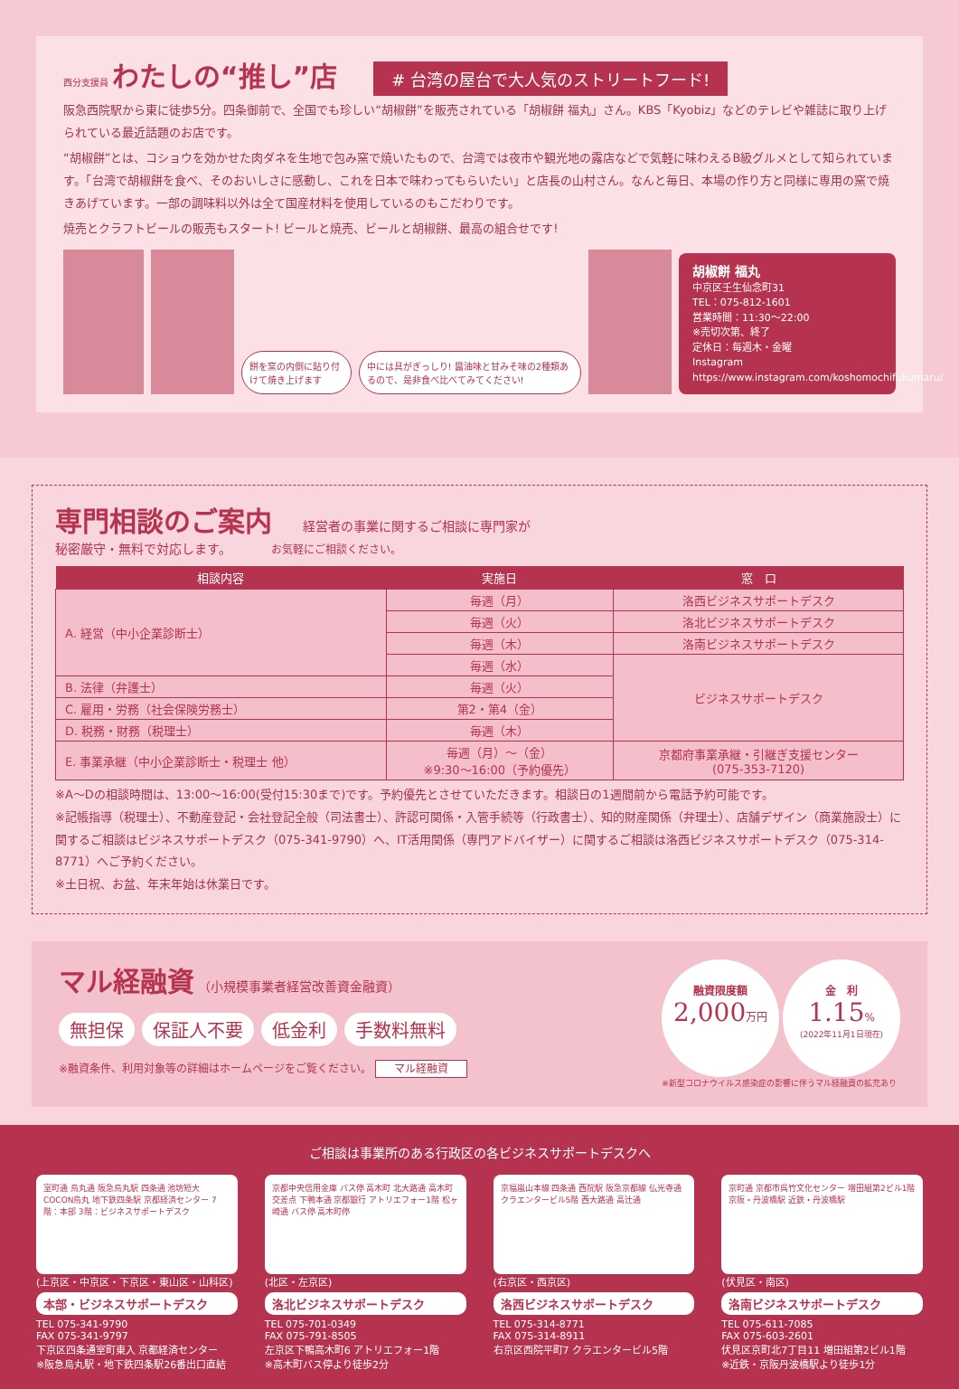西分支援員
わたしの“推し”店
# 台湾の屋台で大人気のストリートフード!
阪急西院駅から東に徒歩5分。四条御前で、全国でも珍しい“胡椒餅”を販売されている「胡椒餅 福丸」さん。KBS「Kyobiz」などのテレビや雑誌に取り上げられている最近話題のお店です。
“胡椒餅”とは、コショウを効かせた肉ダネを生地で包み窯で焼いたもので、台湾では夜市や観光地の露店などで気軽に味わえるB級グルメとして知られています。「台湾で胡椒餅を食べ、そのおいしさに感動し、これを日本で味わってもらいたい」と店長の山村さん。なんと毎日、本場の作り方と同様に専用の窯で焼きあげています。一部の調味料以外は全て国産材料を使用しているのもこだわりです。
焼売とクラフトビールの販売もスタート! ビールと焼売、ビールと胡椒餅、最高の組合せです!
餅を窯の内側に貼り付けて焼き上げます
中には具がぎっしり! 醤油味と甘みそ味の2種類あるので、是非食べ比べてみてください!
胡椒餅 福丸
中京区壬生仙念町31
TEL：075-812-1601
営業時間：11:30〜22:00
※売切次第、終了
定休日：毎週木・金曜
Instagram https://www.instagram.com/koshomochifukumaru/
専門相談のご案内
経営者の事業に関するご相談に専門家が
秘密厳守・無料で対応します。 お気軽にご相談ください。
| 相談内容 | 実施日 | 窓 口 |
| --- | --- | --- |
| A. 経営（中小企業診断士） | 毎週（月） | 洛西ビジネスサポートデスク |
| | 毎週（火） | 洛北ビジネスサポートデスク |
| | 毎週（木） | 洛南ビジネスサポートデスク |
| | 毎週（水） | ビジネスサポートデスク |
| B. 法律（弁護士） | 毎週（火） | |
| C. 雇用・労務（社会保険労務士） | 第2・第4（金） | |
| D. 税務・財務（税理士） | 毎週（木） | |
| E. 事業承継（中小企業診断士・税理士 他） | 毎週（月）〜（金） ※9:30〜16:00（予約優先） | 京都府事業承継・引継ぎ支援センター (075-353-7120) |
※A〜Dの相談時間は、13:00〜16:00(受付15:30まで)です。予約優先とさせていただきます。相談日の1週間前から電話予約可能です。
※記帳指導（税理士）、不動産登記・会社登記全般（司法書士）、許認可関係・入管手続等（行政書士）、知的財産関係（弁理士）、店舗デザイン（商業施設士）に関するご相談はビジネスサポートデスク（075-341-9790）へ、IT活用関係（専門アドバイザー）に関するご相談は洛西ビジネスサポートデスク（075-314-8771）へご予約ください。
※土日祝、お盆、年末年始は休業日です。
マル経融資
（小規模事業者経営改善資金融資）
無担保 保証人不要 低金利 手数料無料
※融資条件、利用対象等の詳細はホームページをご覧ください。 マル経融資
融資限度額
2,000万円 金　利
1.15%
(2022年11月1日現在)
※新型コロナウイルス感染症の影響に伴うマル経融資の拡充あり
ご相談は事業所のある行政区の各ビジネスサポートデスクへ
室町通 烏丸通 阪急烏丸駅 四条通 池坊短大 COCON烏丸 地下鉄四条駅 京都経済センター 7階：本部 3階：ビジネスサポートデスク
(上京区・中京区・下京区・東山区・山科区)
本部・ビジネスサポートデスク
TEL 075-341-9790
FAX 075-341-9797
下京区四条通室町東入 京都経済センター
※阪急烏丸駅・地下鉄四条駅26番出口直結
京都中央信用金庫 バス停 高木町 北大路通 高木町交差点 下鴨本通 京都銀行 アトリエフォー1階 松ヶ崎通 バス停 高木町停
(北区・左京区)
洛北ビジネスサポートデスク
TEL 075-701-0349
FAX 075-791-8505
左京区下鴨高木町6 アトリエフォー1階
※高木町バス停より徒歩2分
京福嵐山本線 四条通 西院駅 阪急京都線 仏光寺通 クラエンタービル5階 西大路通 高辻通
(右京区・西京区)
洛西ビジネスサポートデスク
TEL 075-314-8771
FAX 075-314-8911
右京区西院平町7 クラエンタービル5階
京町通 京都市呉竹文化センター 増田組第2ビル1階 京阪・丹波橋駅 近鉄・丹波橋駅
(伏見区・南区)
洛南ビジネスサポートデスク
TEL 075-611-7085
FAX 075-603-2601
伏見区京町北7丁目11 増田組第2ビル1階
※近鉄・京阪丹波橋駅より徒歩1分